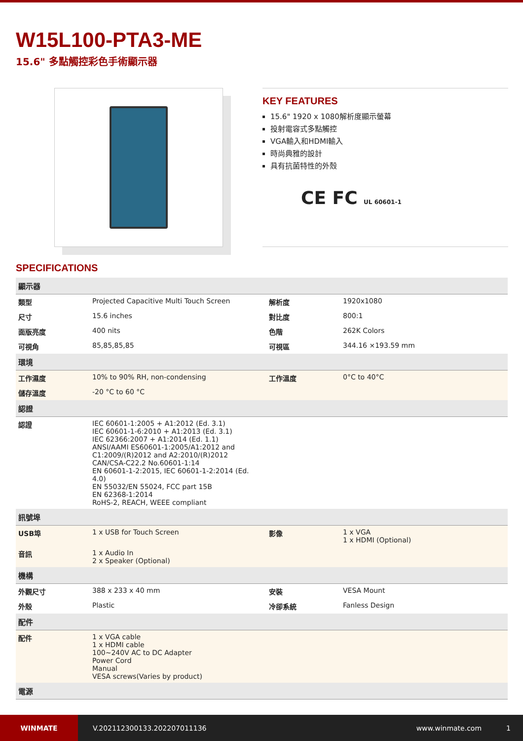W15L100-PTA3-ME
15.6" 多點觸控彩色手術顯示器
KEY FEATURES
15.6" 1920 x 1080解析度顯示螢幕
投射電容式多點觸控
VGA輸入和HDMI輸入
時尚典雅的設計
具有抗菌特性的外殼
CE FC UL 60601-1
SPECIFICATIONS
| 顯示器 | | | |
| --- | --- | --- | --- |
| 類型 | Projected Capacitive Multi Touch Screen | 解析度 | 1920x1080 |
| 尺寸 | 15.6 inches | 對比度 | 800:1 |
| 面版亮度 | 400 nits | 色階 | 262K Colors |
| 可視角 | 85,85,85,85 | 可視區 | 344.16 ×193.59 mm |
| 環境 | | | |
| 工作濕度 | 10% to 90% RH, non-condensing | 工作溫度 | 0°C to 40°C |
| 儲存溫度 | -20 °C to 60 °C | | |
| 認證 | | | |
| 認證 | IEC 60601-1:2005 + A1:2012 (Ed. 3.1) IEC 60601-1-6:2010 + A1:2013 (Ed. 3.1) IEC 62366:2007 + A1:2014 (Ed. 1.1) ANSI/AAMI ES60601-1:2005/A1:2012 and C1:2009/(R)2012 and A2:2010/(R)2012 CAN/CSA-C22.2 No.60601-1:14 EN 60601-1-2:2015, IEC 60601-1-2:2014 (Ed. 4.0) EN 55032/EN 55024, FCC part 15B EN 62368-1:2014 RoHS-2, REACH, WEEE compliant | | |
| 訊號埠 | | | |
| USB埠 | 1 x USB for Touch Screen | 影像 | 1 x VGA 1 x HDMI (Optional) |
| 音訊 | 1 x Audio In 2 x Speaker (Optional) | | |
| 機構 | | | |
| 外觀尺寸 | 388 x 233 x 40 mm | 安裝 | VESA Mount |
| 外殼 | Plastic | 冷卻系統 | Fanless Design |
| 配件 | | | |
| 配件 | 1 x VGA cable 1 x HDMI cable 100~240V AC to DC Adapter Power Cord Manual VESA screws(Varies by product) | | |
| 電源 | | | |
WINMATE
V.202112300133.202207011136 www.winmate.com 1